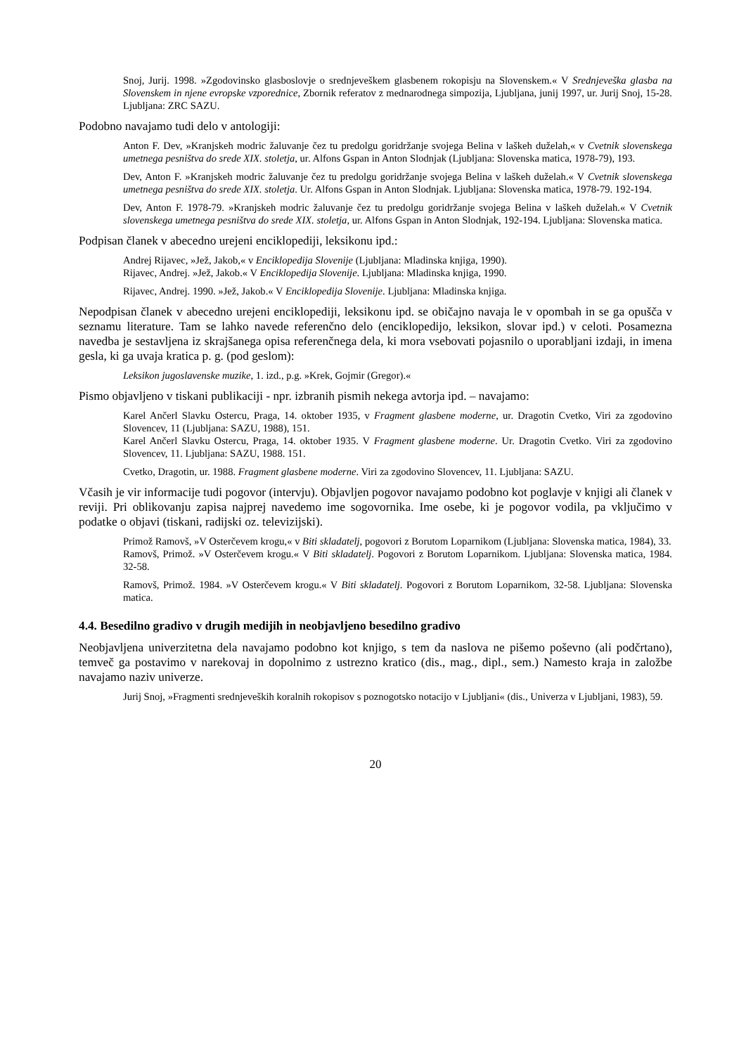Snoj, Jurij. 1998. »Zgodovinsko glasboslovje o srednjeveškem glasbenem rokopisju na Slovenskem.« V Srednjeveška glasba na Slovenskem in njene evropske vzporednice, Zbornik referatov z mednarodnega simpozija, Ljubljana, junij 1997, ur. Jurij Snoj, 15-28. Ljubljana: ZRC SAZU.
Podobno navajamo tudi delo v antologiji:
Anton F. Dev, »Kranjskeh modric žaluvanje čez tu predolgu goridržanje svojega Belina v laškeh duželah,« v Cvetnik slovenskega umetnega pesništva do srede XIX. stoletja, ur. Alfons Gspan in Anton Slodnjak (Ljubljana: Slovenska matica, 1978-79), 193.
Dev, Anton F. »Kranjskeh modric žaluvanje čez tu predolgu goridržanje svojega Belina v laškeh duželah.« V Cvetnik slovenskega umetnega pesništva do srede XIX. stoletja. Ur. Alfons Gspan in Anton Slodnjak. Ljubljana: Slovenska matica, 1978-79. 192-194.
Dev, Anton F. 1978-79. »Kranjskeh modric žaluvanje čez tu predolgu goridržanje svojega Belina v laškeh duželah.« V Cvetnik slovenskega umetnega pesništva do srede XIX. stoletja, ur. Alfons Gspan in Anton Slodnjak, 192-194. Ljubljana: Slovenska matica.
Podpisan članek v abecedno urejeni enciklopediji, leksikonu ipd.:
Andrej Rijavec, »Jež, Jakob,« v Enciklopedija Slovenije (Ljubljana: Mladinska knjiga, 1990).
Rijavec, Andrej. »Jež, Jakob.« V Enciklopedija Slovenije. Ljubljana: Mladinska knjiga, 1990.
Rijavec, Andrej. 1990. »Jež, Jakob.« V Enciklopedija Slovenije. Ljubljana: Mladinska knjiga.
Nepodpisan članek v abecedno urejeni enciklopediji, leksikonu ipd. se običajno navaja le v opombah in se ga opušča v seznamu literature. Tam se lahko navede referenčno delo (enciklopedijo, leksikon, slovar ipd.) v celoti. Posamezna navedba je sestavljena iz skrajšanega opisa referenčnega dela, ki mora vsebovati pojasnilo o uporabljani izdaji, in imena gesla, ki ga uvaja kratica p. g. (pod geslom):
Leksikon jugoslavenske muzike, 1. izd., p.g. »Krek, Gojmir (Gregor).«
Pismo objavljeno v tiskani publikaciji - npr. izbranih pismih nekega avtorja ipd. – navajamo:
Karel Ančerl Slavku Ostercu, Praga, 14. oktober 1935, v Fragment glasbene moderne, ur. Dragotin Cvetko, Viri za zgodovino Slovencev, 11 (Ljubljana: SAZU, 1988), 151.
Karel Ančerl Slavku Ostercu, Praga, 14. oktober 1935. V Fragment glasbene moderne. Ur. Dragotin Cvetko. Viri za zgodovino Slovencev, 11. Ljubljana: SAZU, 1988. 151.
Cvetko, Dragotin, ur. 1988. Fragment glasbene moderne. Viri za zgodovino Slovencev, 11. Ljubljana: SAZU.
Včasih je vir informacije tudi pogovor (intervju). Objavljen pogovor navajamo podobno kot poglavje v knjigi ali članek v reviji. Pri oblikovanju zapisa najprej navedemo ime sogovornika. Ime osebe, ki je pogovor vodila, pa vključimo v podatke o objavi (tiskani, radijski oz. televizijski).
Primož Ramovš, »V Osterčevem krogu,« v Biti skladatelj, pogovori z Borutom Loparnikom (Ljubljana: Slovenska matica, 1984), 33.
Ramovš, Primož. »V Osterčevem krogu.« V Biti skladatelj. Pogovori z Borutom Loparnikom. Ljubljana: Slovenska matica, 1984. 32-58.
Ramovš, Primož. 1984. »V Osterčevem krogu.« V Biti skladatelj. Pogovori z Borutom Loparnikom, 32-58. Ljubljana: Slovenska matica.
4.4. Besedilno gradivo v drugih medijih in neobjavljeno besedilno gradivo
Neobjavljena univerzitetna dela navajamo podobno kot knjigo, s tem da naslova ne pišemo poševno (ali podčrtano), temveč ga postavimo v narekovaj in dopolnimo z ustrezno kratico (dis., mag., dipl., sem.) Namesto kraja in založbe navajamo naziv univerze.
Jurij Snoj, »Fragmenti srednjeveških koralnih rokopisov s poznogotsko notacijo v Ljubljani« (dis., Univerza v Ljubljani, 1983), 59.
20